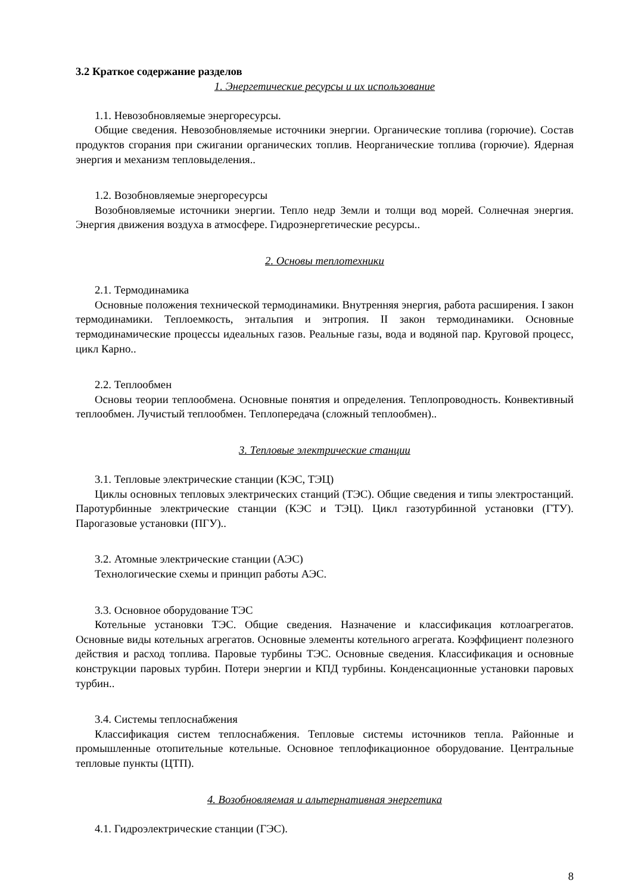3.2 Краткое содержание разделов
1. Энергетические ресурсы и их использование
1.1. Невозобновляемые энергоресурсы.
Общие сведения. Невозобновляемые источники энергии. Органические топлива (горючие). Состав продуктов сгорания при сжигании органических топлив. Неорганические топлива (горючие). Ядерная энергия и механизм тепловыделения..
1.2. Возобновляемые энергоресурсы
Возобновляемые источники энергии. Тепло недр Земли и толщи вод морей. Солнечная энергия. Энергия движения воздуха в атмосфере. Гидроэнергетические ресурсы..
2. Основы теплотехники
2.1. Термодинамика
Основные положения технической термодинамики. Внутренняя энергия, работа расширения. I закон термодинамики. Теплоемкость, энтальпия и энтропия. II закон термодинамики. Основные термодинамические процессы идеальных газов. Реальные газы, вода и водяной пар. Круговой процесс, цикл Карно..
2.2. Теплообмен
Основы теории теплообмена. Основные понятия и определения. Теплопроводность. Конвективный теплообмен. Лучистый теплообмен. Теплопередача (сложный теплообмен)..
3. Тепловые электрические станции
3.1. Тепловые электрические станции (КЭС, ТЭЦ)
Циклы основных тепловых электрических станций (ТЭС). Общие сведения и типы электростанций. Паротурбинные электрические станции (КЭС и ТЭЦ). Цикл газотурбинной установки (ГТУ). Парогазовые установки (ПГУ)..
3.2. Атомные электрические станции (АЭС)
Технологические схемы и принцип работы АЭС.
3.3. Основное оборудование ТЭС
Котельные установки ТЭС. Общие сведения. Назначение и классификация котлоагрегатов. Основные виды котельных агрегатов. Основные элементы котельного агрегата. Коэффициент полезного действия и расход топлива. Паровые турбины ТЭС. Основные сведения. Классификация и основные конструкции паровых турбин. Потери энергии и КПД турбины. Конденсационные установки паровых турбин..
3.4. Системы теплоснабжения
Классификация систем теплоснабжения. Тепловые системы источников тепла. Районные и промышленные отопительные котельные. Основное теплофикационное оборудование. Центральные тепловые пункты (ЦТП).
4. Возобновляемая и альтернативная энергетика
4.1. Гидроэлектрические станции (ГЭС).
8